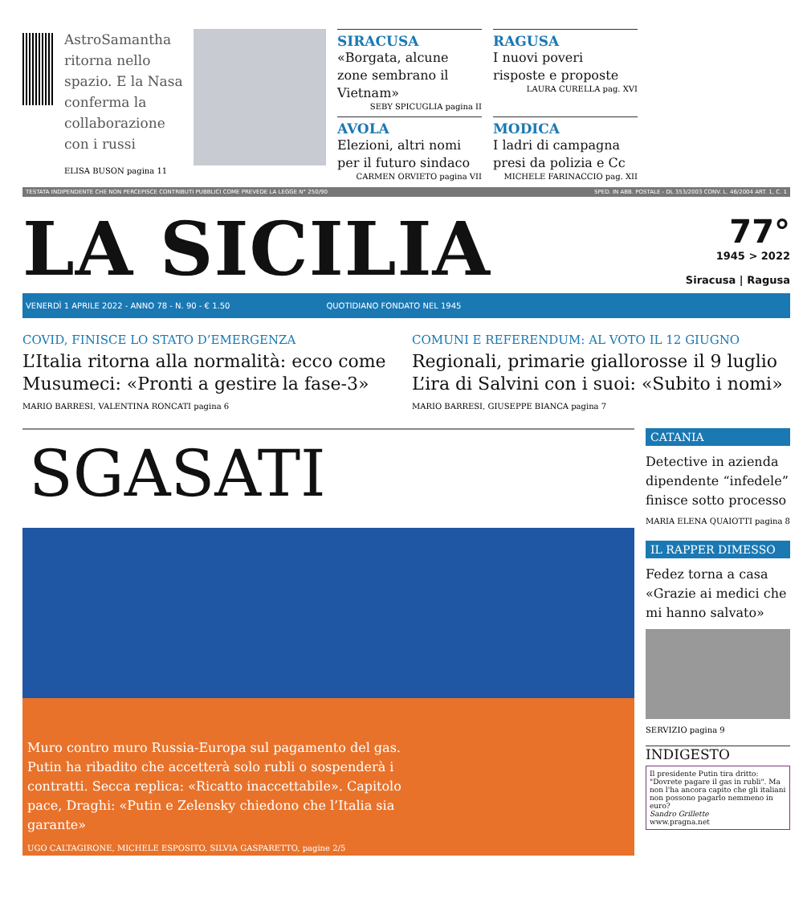AstroSamantha ritorna nello spazio. E la Nasa conferma la collaborazione con i russi
ELISA BUSON pagina 11
SIRACUSA
«Borgata, alcune zone sembrano il Vietnam»
SEBY SPICUGLIA pagina II
RAGUSA
I nuovi poveri risposte e proposte
LAURA CURELLA pag. XVI
AVOLA
Elezioni, altri nomi per il futuro sindaco
CARMEN ORVIETO pagina VII
MODICA
I ladri di campagna presi da polizia e Cc
MICHELE FARINACCIO pag. XII
TESTATA INDIPENDENTE CHE NON PERCEPISCE CONTRIBUTI PUBBLICI COME PREVEDE LA LEGGE N° 250/90 SPED. IN ABB. POSTALE - DL 353/2003 CONV. L. 46/2004 ART. 1, C. 1
LA SICILIA
77°
1945 > 2022
Siracusa | Ragusa
VENERDÌ 1 APRILE 2022 - ANNO 78 - N. 90 - € 1.50 QUOTIDIANO FONDATO NEL 1945
COVID, FINISCE LO STATO D’EMERGENZA
L’Italia ritorna alla normalità: ecco come Musumeci: «Pronti a gestire la fase-3»
MARIO BARRESI, VALENTINA RONCATI pagina 6
COMUNI E REFERENDUM: AL VOTO IL 12 GIUGNO
Regionali, primarie giallorosse il 9 luglio L’ira di Salvini con i suoi: «Subito i nomi»
MARIO BARRESI, GIUSEPPE BIANCA pagina 7
SGASATI
Muro contro muro Russia-Europa sul pagamento del gas. Putin ha ribadito che accetterà solo rubli o sospenderà i contratti. Secca replica: «Ricatto inaccettabile». Capitolo pace, Draghi: «Putin e Zelensky chiedono che l’Italia sia garante»
UGO CALTAGIRONE, MICHELE ESPOSITO, SILVIA GASPARETTO, pagine 2/5
CATANIA
Detective in azienda dipendente “infedele” finisce sotto processo
MARIA ELENA QUAIOTTI pagina 8
IL RAPPER DIMESSO
Fedez torna a casa «Grazie ai medici che mi hanno salvato»
SERVIZIO pagina 9
INDIGESTO
Il presidente Putin tira dritto: "Dovrete pagare il gas in rubli". Ma non l'ha ancora capito che gli italiani non possono pagarlo nemmeno in euro?
Sandro Grillette
www.pragna.net